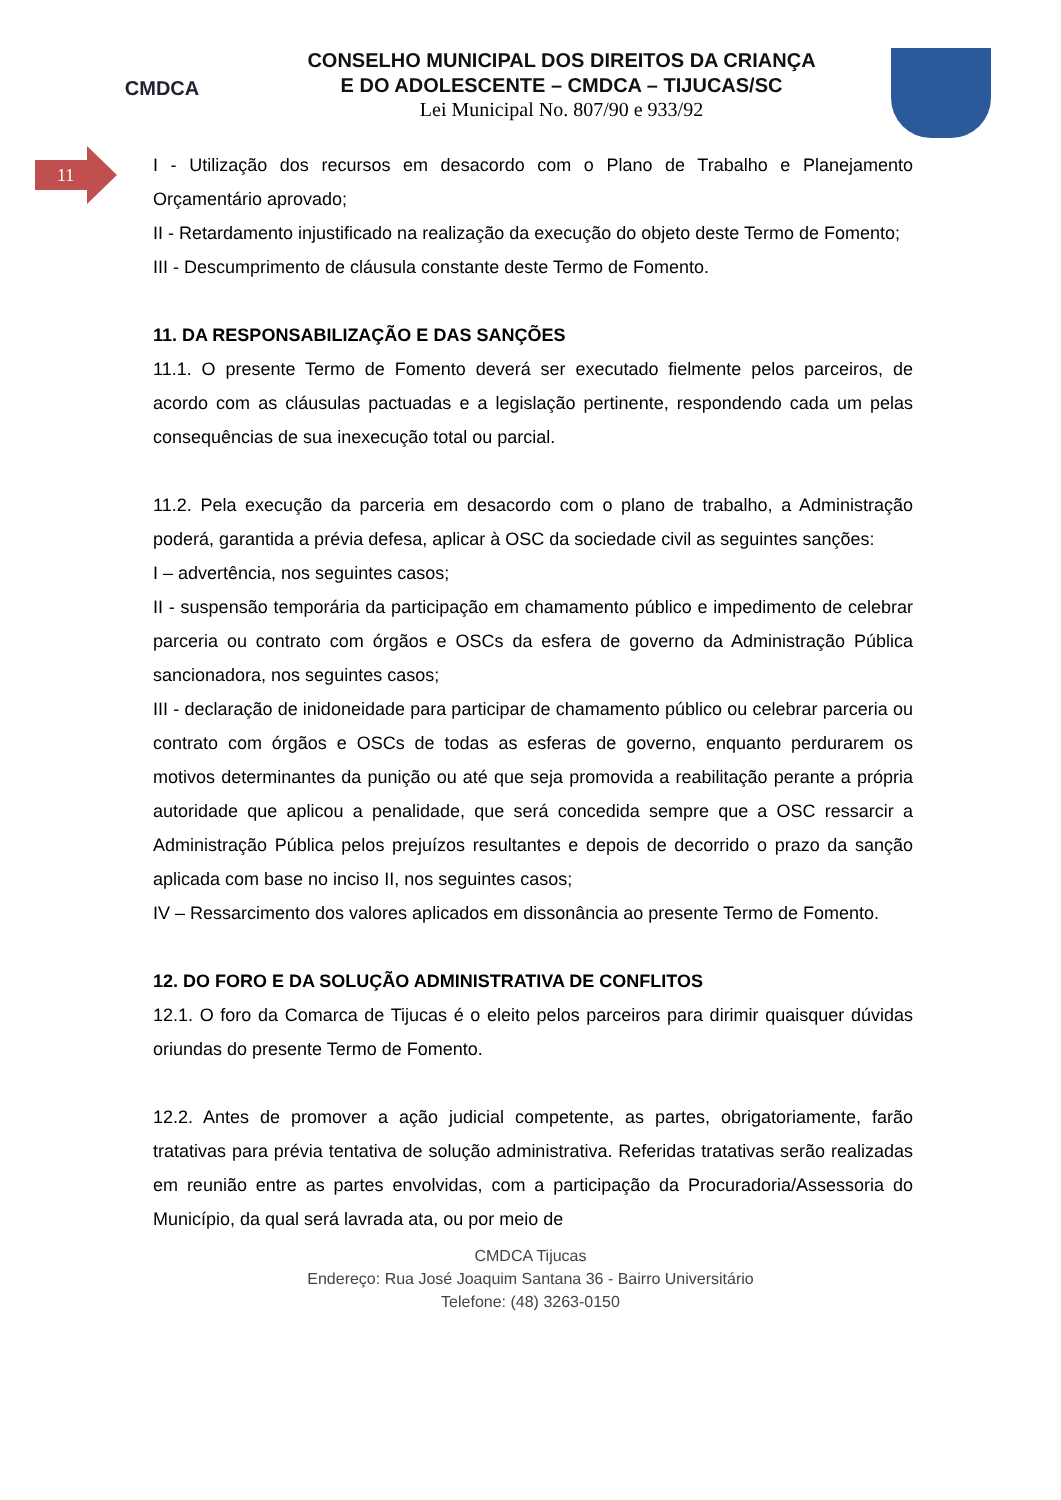CMDCA
CONSELHO MUNICIPAL DOS DIREITOS DA CRIANÇA
E DO ADOLESCENTE – CMDCA – TIJUCAS/SC
Lei Municipal No. 807/90 e 933/92
11
I - Utilização dos recursos em desacordo com o Plano de Trabalho e Planejamento Orçamentário aprovado;
II - Retardamento injustificado na realização da execução do objeto deste Termo de Fomento;
III - Descumprimento de cláusula constante deste Termo de Fomento.
11. DA RESPONSABILIZAÇÃO E DAS SANÇÕES
11.1. O presente Termo de Fomento deverá ser executado fielmente pelos parceiros, de acordo com as cláusulas pactuadas e a legislação pertinente, respondendo cada um pelas consequências de sua inexecução total ou parcial.
11.2. Pela execução da parceria em desacordo com o plano de trabalho, a Administração poderá, garantida a prévia defesa, aplicar à OSC da sociedade civil as seguintes sanções:
I – advertência, nos seguintes casos;
II - suspensão temporária da participação em chamamento público e impedimento de celebrar parceria ou contrato com órgãos e OSCs da esfera de governo da Administração Pública sancionadora, nos seguintes casos;
III - declaração de inidoneidade para participar de chamamento público ou celebrar parceria ou contrato com órgãos e OSCs de todas as esferas de governo, enquanto perdurarem os motivos determinantes da punição ou até que seja promovida a reabilitação perante a própria autoridade que aplicou a penalidade, que será concedida sempre que a OSC ressarcir a Administração Pública pelos prejuízos resultantes e depois de decorrido o prazo da sanção aplicada com base no inciso II, nos seguintes casos;
IV – Ressarcimento dos valores aplicados em dissonância ao presente Termo de Fomento.
12. DO FORO E DA SOLUÇÃO ADMINISTRATIVA DE CONFLITOS
12.1. O foro da Comarca de Tijucas é o eleito pelos parceiros para dirimir quaisquer dúvidas oriundas do presente Termo de Fomento.
12.2. Antes de promover a ação judicial competente, as partes, obrigatoriamente, farão tratativas para prévia tentativa de solução administrativa. Referidas tratativas serão realizadas em reunião entre as partes envolvidas, com a participação da Procuradoria/Assessoria do Município, da qual será lavrada ata, ou por meio de
CMDCA Tijucas
Endereço: Rua José Joaquim Santana 36 - Bairro Universitário
Telefone: (48) 3263-0150